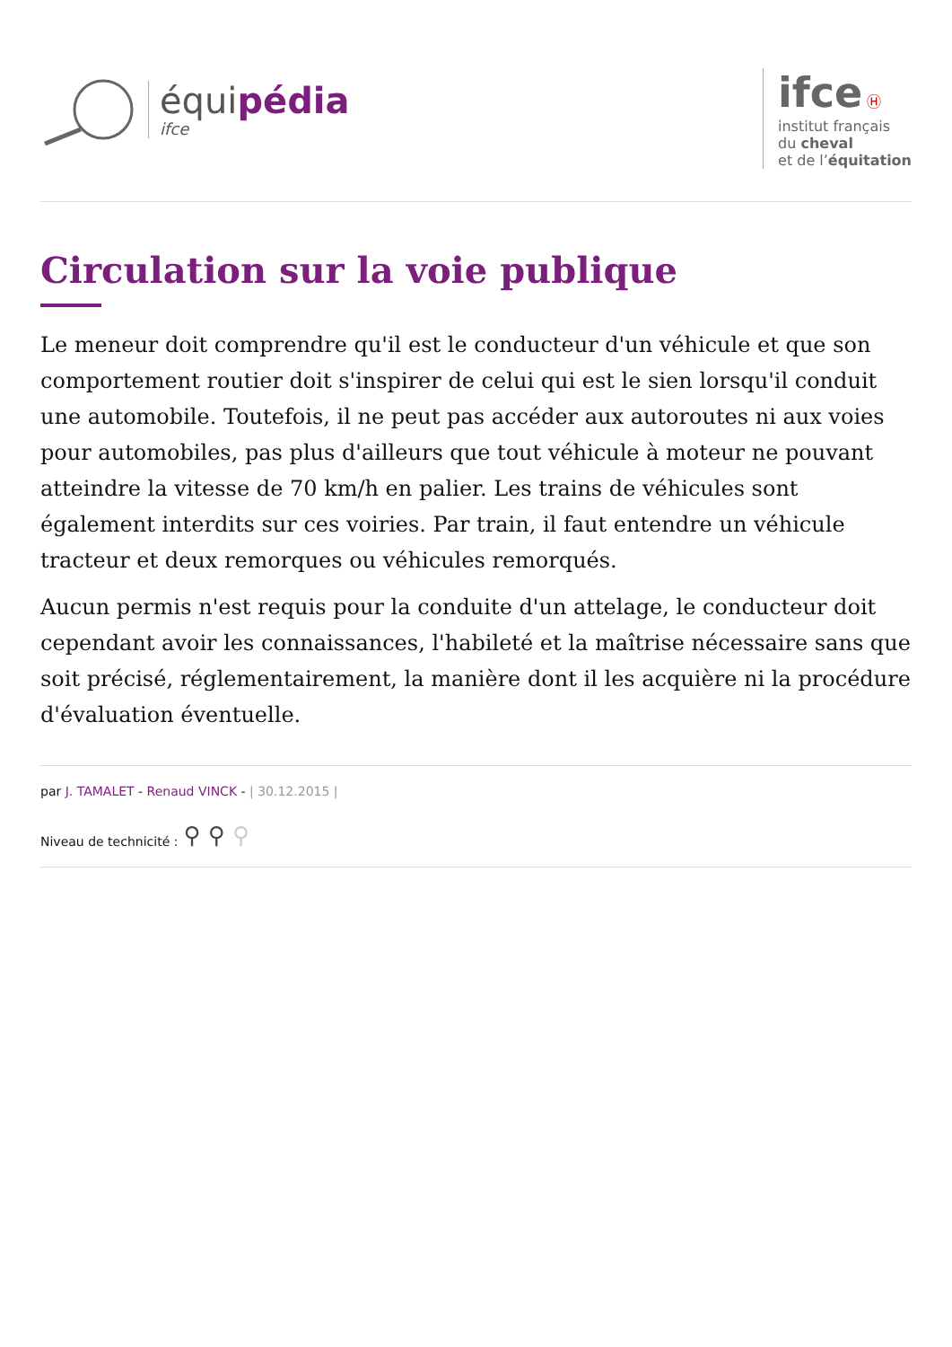équipédia
ifce
ifce Ⓗ
institut français
du cheval
et de l’équitation
Circulation sur la voie publique
Le meneur doit comprendre qu'il est le conducteur d'un véhicule et que son comportement routier doit s'inspirer de celui qui est le sien lorsqu'il conduit une automobile. Toutefois, il ne peut pas accéder aux autoroutes ni aux voies pour automobiles, pas plus d'ailleurs que tout véhicule à moteur ne pouvant atteindre la vitesse de 70 km/h en palier. Les trains de véhicules sont également interdits sur ces voiries. Par train, il faut entendre un véhicule tracteur et deux remorques ou véhicules remorqués.
Aucun permis n'est requis pour la conduite d'un attelage, le conducteur doit cependant avoir les connaissances, l'habileté et la maîtrise nécessaire sans que soit précisé, réglementairement, la manière dont il les acquière ni la procédure d'évaluation éventuelle.
par J. TAMALET - Renaud VINCK - | 30.12.2015 |
Niveau de technicité : ⚲ ⚲ ⚲